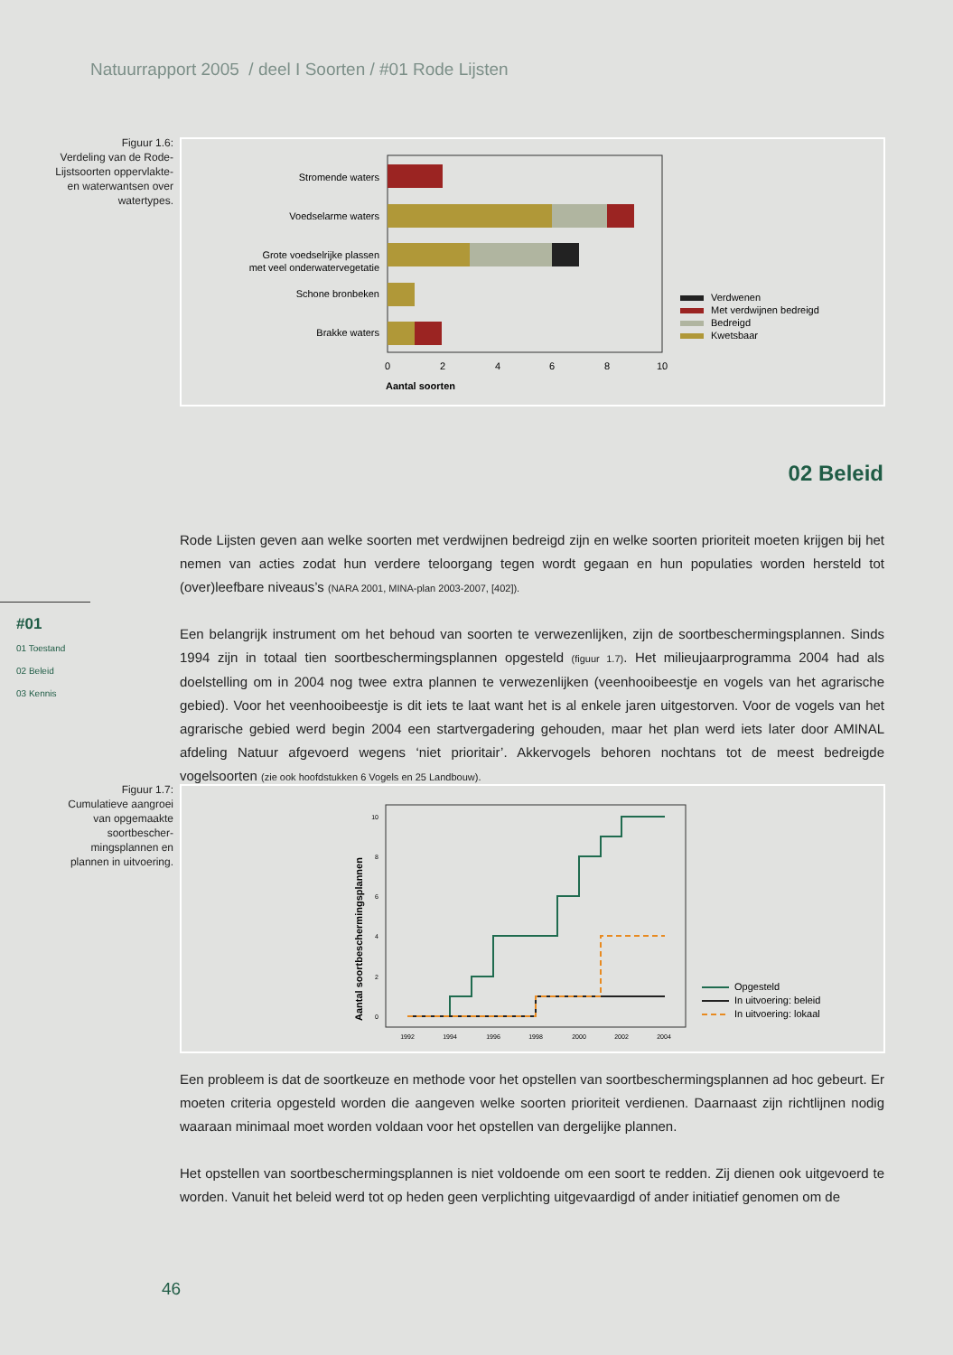Natuurrapport 2005 / deel I Soorten / #01 Rode Lijsten
Figuur 1.6:
Verdeling van de Rode-Lijstsoorten oppervlakte- en waterwantsen over watertypes.
Stromende waters
Voedselarme waters
Grote voedselrijke plassen
met veel onderwatervegetatie
Schone bronbeken
Brakke waters
0
2
4
6
8
10
Aantal soorten
Verdwenen
Met verdwijnen bedreigd
Bedreigd
Kwetsbaar
02 Beleid
#01
01 Toestand
02 Beleid
03 Kennis
Rode Lijsten geven aan welke soorten met verdwijnen bedreigd zijn en welke soorten prioriteit moeten krijgen bij het nemen van acties zodat hun verdere teloorgang tegen wordt gegaan en hun populaties worden hersteld tot (over)leefbare niveaus’s (NARA 2001, MINA-plan 2003-2007, [402]).
Een belangrijk instrument om het behoud van soorten te verwezenlijken, zijn de soortbeschermingsplannen. Sinds 1994 zijn in totaal tien soortbeschermingsplannen opgesteld (figuur 1.7). Het milieujaarprogramma 2004 had als doelstelling om in 2004 nog twee extra plannen te verwezenlijken (veenhooibeestje en vogels van het agrarische gebied). Voor het veenhooibeestje is dit iets te laat want het is al enkele jaren uitgestorven. Voor de vogels van het agrarische gebied werd begin 2004 een startvergadering gehouden, maar het plan werd iets later door AMINAL afdeling Natuur afgevoerd wegens ‘niet prioritair’. Akkervogels behoren nochtans tot de meest bedreigde vogelsoorten (zie ook hoofdstukken 6 Vogels en 25 Landbouw).
Figuur 1.7:
Cumulatieve aangroei van opgemaakte soortbescher-mingsplannen en plannen in uitvoering.
0
2
4
6
8
10
Aantal soortbeschermingsplannen
1992
1994
1996
1998
2000
2002
2004
Opgesteld
In uitvoering: beleid
In uitvoering: lokaal
Een probleem is dat de soortkeuze en methode voor het opstellen van soortbeschermingsplannen ad hoc gebeurt. Er moeten criteria opgesteld worden die aangeven welke soorten prioriteit verdienen. Daarnaast zijn richtlijnen nodig waaraan minimaal moet worden voldaan voor het opstellen van dergelijke plannen.
Het opstellen van soortbeschermingsplannen is niet voldoende om een soort te redden. Zij dienen ook uitgevoerd te worden. Vanuit het beleid werd tot op heden geen verplichting uitgevaardigd of ander initiatief genomen om de
46